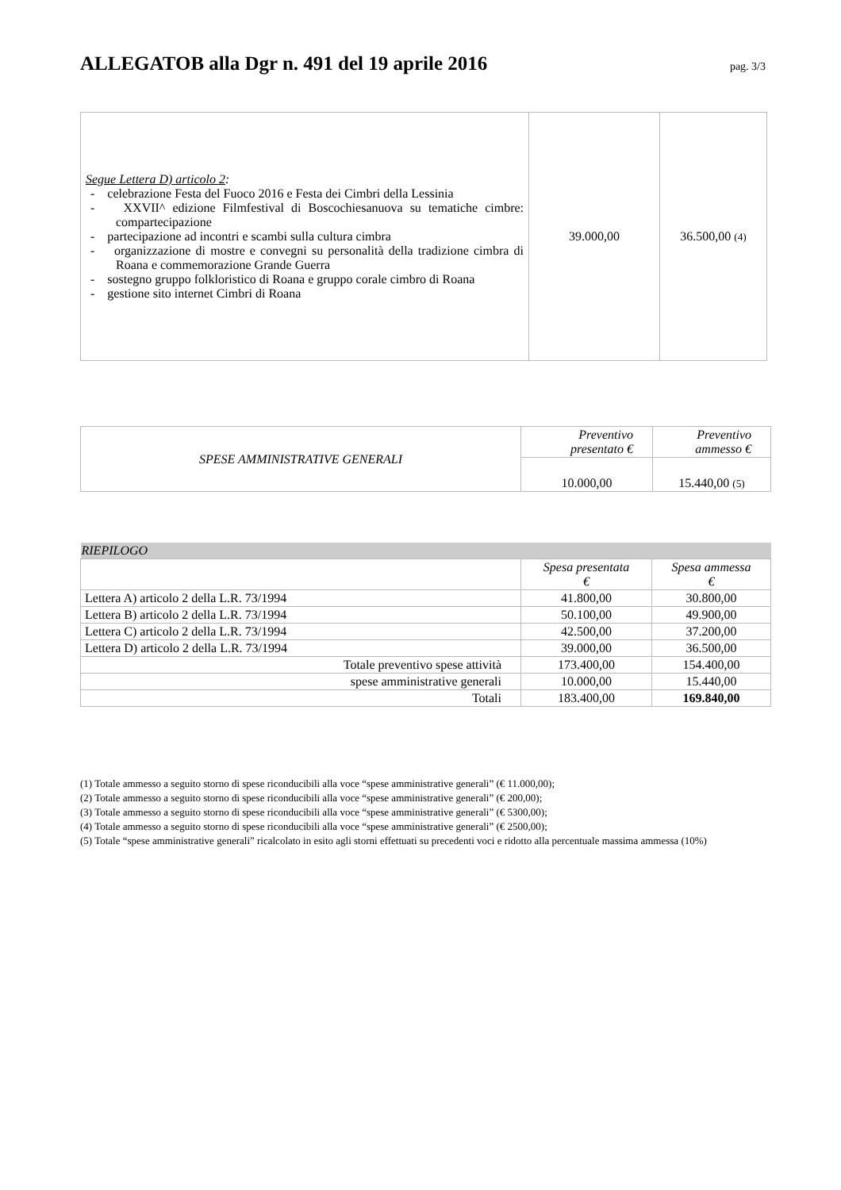ALLEGATOB alla Dgr n. 491 del 19 aprile 2016
pag. 3/3
| Segue Lettera D) articolo 2 : - celebrazione Festa del Fuoco 2016 e Festa dei Cimbri della Lessinia - XXVII^ edizione Filmfestival di Boscochiesanuova su tematiche cimbre: compartecipazione - partecipazione ad incontri e scambi sulla cultura cimbra - organizzazione di mostre e convegni su personalità della tradizione cimbra di Roana e commemorazione Grande Guerra - sostegno gruppo folkloristico di Roana e gruppo corale cimbro di Roana - gestione sito internet Cimbri di Roana | 39.000,00 | 36.500,00 (4) |
| SPESE AMMINISTRATIVE GENERALI | Preventivo presentato € | Preventivo ammesso € |
| | 10.000,00 | 15.440,00 (5) |
| RIEPILOGO | | |
| | Spesa presentata € | Spesa ammessa € |
| Lettera A) articolo 2 della L.R. 73/1994 | 41.800,00 | 30.800,00 |
| Lettera B) articolo 2 della L.R. 73/1994 | 50.100,00 | 49.900,00 |
| Lettera C) articolo 2 della L.R. 73/1994 | 42.500,00 | 37.200,00 |
| Lettera D) articolo 2 della L.R. 73/1994 | 39.000,00 | 36.500,00 |
| Totale preventivo spese attività | 173.400,00 | 154.400,00 |
| spese amministrative generali | 10.000,00 | 15.440,00 |
| Totali | 183.400,00 | 169.840,00 |
(1) Totale ammesso a seguito storno di spese riconducibili alla voce “spese amministrative generali” (€ 11.000,00);
(2) Totale ammesso a seguito storno di spese riconducibili alla voce “spese amministrative generali” (€ 200,00);
(3) Totale ammesso a seguito storno di spese riconducibili alla voce “spese amministrative generali” (€ 5300,00);
(4) Totale ammesso a seguito storno di spese riconducibili alla voce “spese amministrative generali” (€ 2500,00);
(5) Totale “spese amministrative generali” ricalcolato in esito agli storni effettuati su precedenti voci e ridotto alla percentuale massima ammessa (10%)